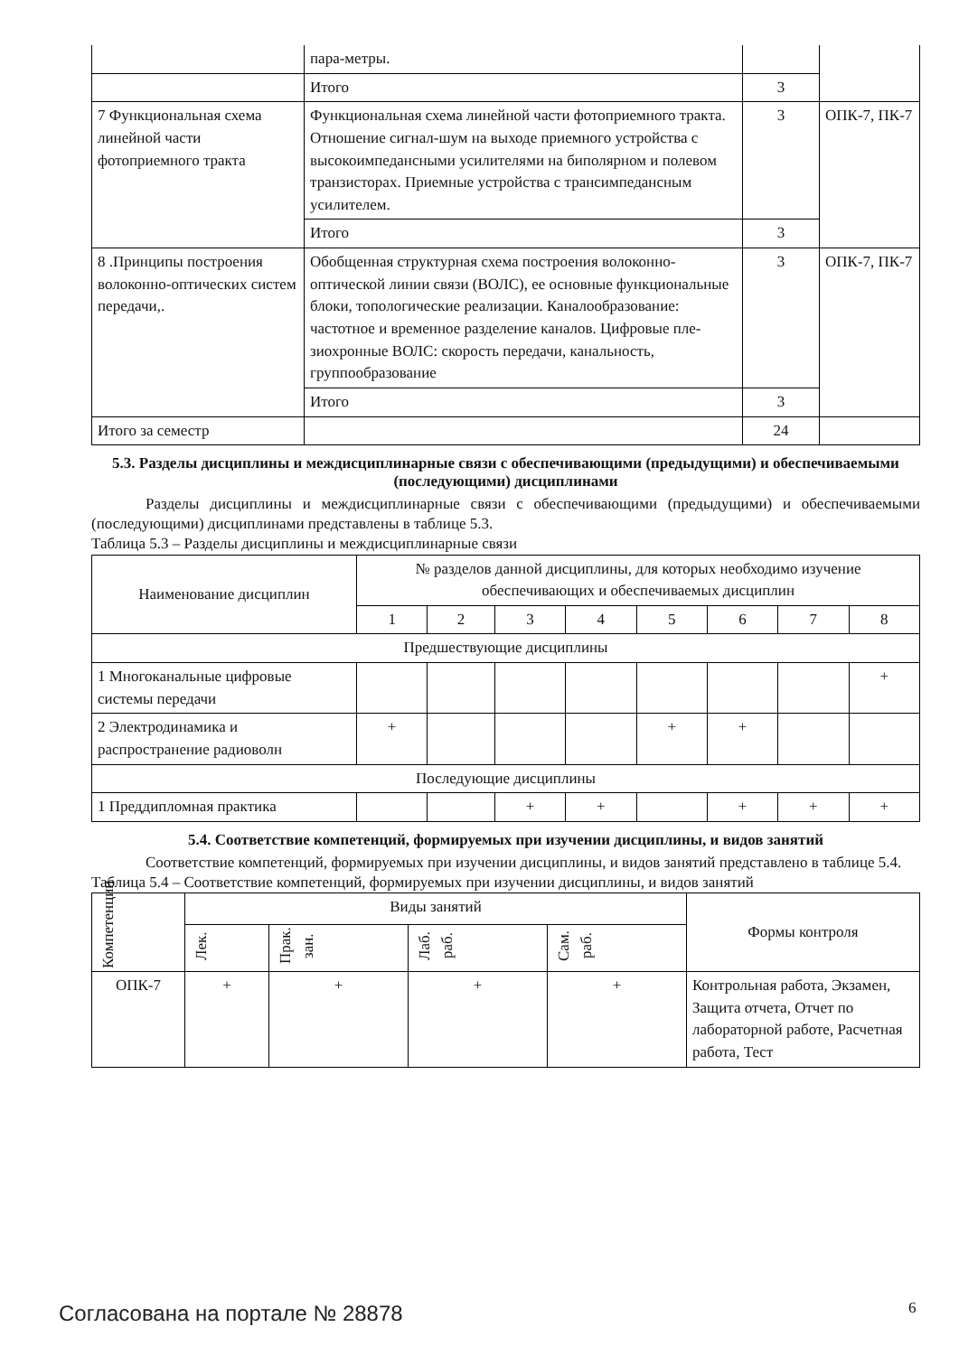| | пара-метры. | | |
| | Итого | 3 | |
| 7 Функциональная схема линейной части фотоприемного тракта | Функциональная схема линейной части фотоприемного тракта. Отношение сигнал-шум на выходе приемного устройства с высокоимпедансными усилителями на биполярном и полевом транзисторах. Приемные устройства с трансимпедансным усилителем. | 3 | ОПК-7, ПК-7 |
| | Итого | 3 | |
| 8 .Принципы построения волоконно-оптических систем передачи,. | Обобщенная структурная схема построения волоконно-оптической линии связи (ВОЛС), ее основные функциональные блоки, топологические реализации. Каналообразование: частотное и временное разделение каналов. Цифровые пле-зиохронные ВОЛС: скорость передачи, канальность, группообразование | 3 | ОПК-7, ПК-7 |
| | Итого | 3 | |
| Итого за семестр | | 24 | |
5.3. Разделы дисциплины и междисциплинарные связи с обеспечивающими (предыдущими) и обеспечиваемыми (последующими) дисциплинами
Разделы дисциплины и междисциплинарные связи с обеспечивающими (предыдущими) и обеспечиваемыми (последующими) дисциплинами представлены в таблице 5.3.
Таблица 5.3 – Разделы дисциплины и междисциплинарные связи
| Наименование дисциплин | № разделов данной дисциплины, для которых необходимо изучение обеспечивающих и обеспечиваемых дисциплин | | | | | | | |
| --- | --- | --- | --- | --- | --- | --- | --- | --- |
| | 1 | 2 | 3 | 4 | 5 | 6 | 7 | 8 |
| Предшествующие дисциплины | | | | | | | | |
| 1 Многоканальные цифровые системы передачи | | | | | | | | + |
| 2 Электродинамика и распространение радиоволн | + | | | | + | + | | |
| Последующие дисциплины | | | | | | | | |
| 1 Преддипломная практика | | | + | + | | + | + | + |
5.4. Соответствие компетенций, формируемых при изучении дисциплины, и видов занятий
Соответствие компетенций, формируемых при изучении дисциплины, и видов занятий представлено в таблице 5.4.
Таблица 5.4 – Соответствие компетенций, формируемых при изучении дисциплины, и видов занятий
| Компетенции | Виды занятий | | | | Формы контроля |
| --- | --- | --- | --- | --- | --- |
| | Лек. | Прак. зан. | Лаб. раб. | Сам. раб. | |
| ОПК-7 | + | + | + | + | Контрольная работа, Экзамен, Защита отчета, Отчет по лабораторной работе, Расчетная работа, Тест |
Согласована на портале № 28878 6